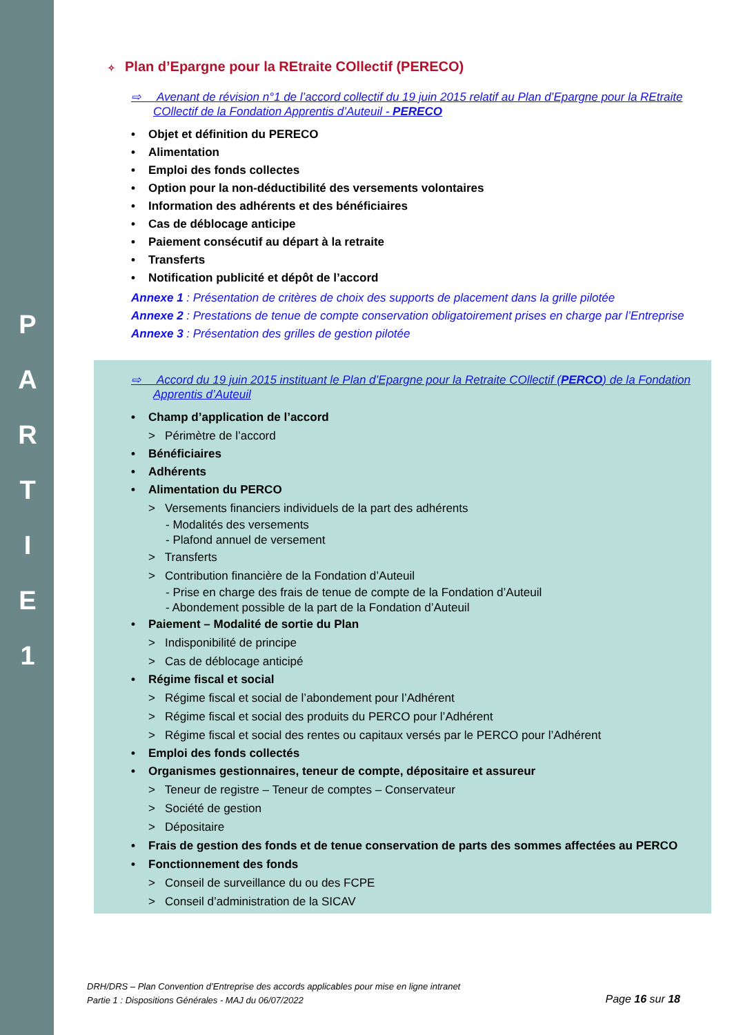P
A
R
T
I
E
1
✧ Plan d’Epargne pour la REtraite COllectif (PERECO)
⇨ Avenant de révision n°1 de l’accord collectif du 19 juin 2015 relatif au Plan d’Epargne pour la REtraite COllectif de la Fondation Apprentis d’Auteuil - PERECO
• Objet et définition du PERECO
• Alimentation
• Emploi des fonds collectes
• Option pour la non-déductibilité des versements volontaires
• Information des adhérents et des bénéficiaires
• Cas de déblocage anticipe
• Paiement consécutif au départ à la retraite
• Transferts
• Notification publicité et dépôt de l’accord
Annexe 1 : Présentation de critères de choix des supports de placement dans la grille pilotée
Annexe 2 : Prestations de tenue de compte conservation obligatoirement prises en charge par l’Entreprise
Annexe 3 : Présentation des grilles de gestion pilotée
⇨ Accord du 19 juin 2015 instituant le Plan d’Epargne pour la Retraite COllectif (PERCO) de la Fondation Apprentis d’Auteuil
• Champ d’application de l’accord
> Périmètre de l’accord
• Bénéficiaires
• Adhérents
• Alimentation du PERCO
> Versements financiers individuels de la part des adhérents
- Modalités des versements
- Plafond annuel de versement
> Transferts
> Contribution financière de la Fondation d’Auteuil
- Prise en charge des frais de tenue de compte de la Fondation d’Auteuil
- Abondement possible de la part de la Fondation d’Auteuil
• Paiement – Modalité de sortie du Plan
> Indisponibilité de principe
> Cas de déblocage anticipé
• Régime fiscal et social
> Régime fiscal et social de l’abondement pour l’Adhérent
> Régime fiscal et social des produits du PERCO pour l’Adhérent
> Régime fiscal et social des rentes ou capitaux versés par le PERCO pour l’Adhérent
• Emploi des fonds collectés
• Organismes gestionnaires, teneur de compte, dépositaire et assureur
> Teneur de registre – Teneur de comptes – Conservateur
> Société de gestion
> Dépositaire
• Frais de gestion des fonds et de tenue conservation de parts des sommes affectées au PERCO
• Fonctionnement des fonds
> Conseil de surveillance du ou des FCPE
> Conseil d’administration de la SICAV
DRH/DRS – Plan Convention d’Entreprise des accords applicables pour mise en ligne intranet
Partie 1 : Dispositions Générales - MAJ du 06/07/2022
Page 16 sur 18